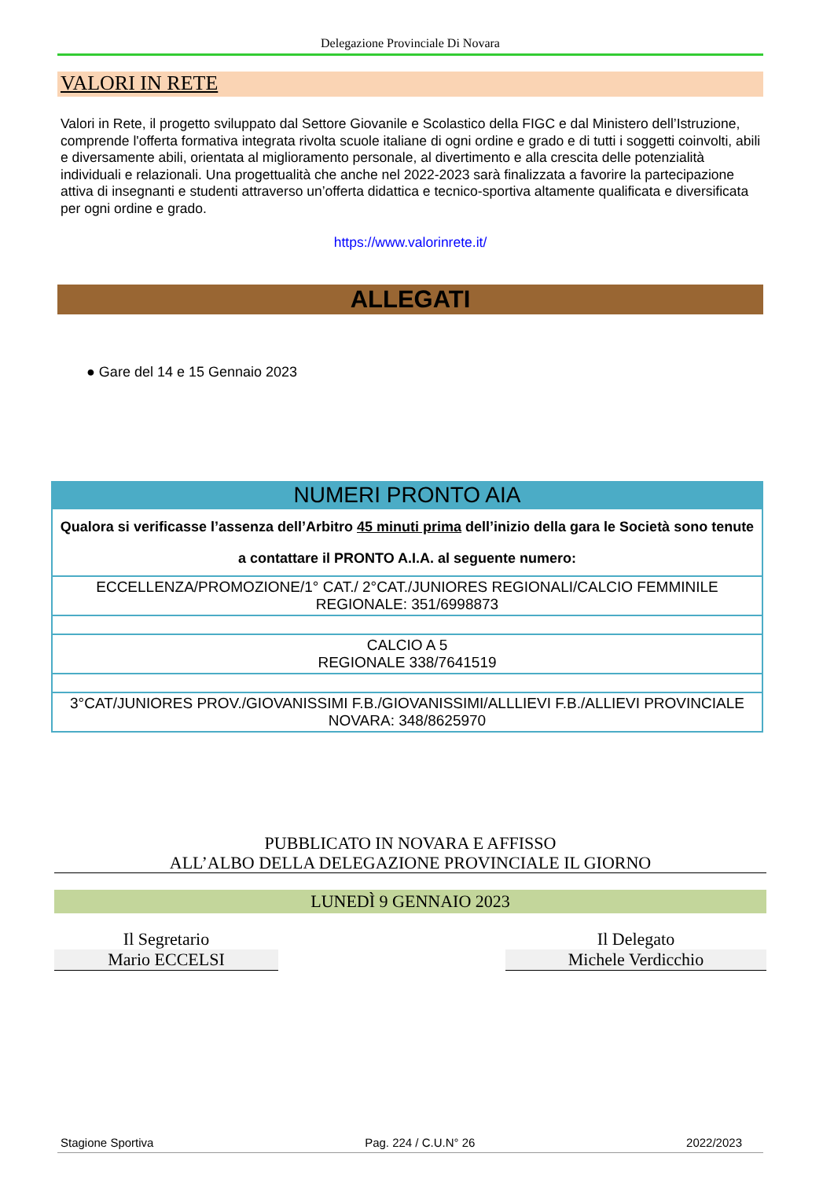Delegazione Provinciale Di Novara
VALORI IN RETE
Valori in Rete, il progetto sviluppato dal Settore Giovanile e Scolastico della FIGC e dal Ministero dell’Istruzione, comprende l'offerta formativa integrata rivolta scuole italiane di ogni ordine e grado e di tutti i soggetti coinvolti, abili e diversamente abili, orientata al miglioramento personale, al divertimento e alla crescita delle potenzialità individuali e relazionali. Una progettualità che anche nel 2022-2023 sarà finalizzata a favorire la partecipazione attiva di insegnanti e studenti attraverso un’offerta didattica e tecnico-sportiva altamente qualificata e diversificata per ogni ordine e grado.
https://www.valorinrete.it/
ALLEGATI
● Gare del 14 e 15 Gennaio 2023
| NUMERI PRONTO AIA |
| --- |
| Qualora si verificasse l’assenza dell’Arbitro 45 minuti prima dell’inizio della gara le Società sono tenute a contattare il PRONTO A.I.A. al seguente numero: |
| ECCELLENZA/PROMOZIONE/1° CAT./ 2°CAT./JUNIORES REGIONALI/CALCIO FEMMINILE REGIONALE: 351/6998873 |
| CALCIO A 5 REGIONALE 338/7641519 |
| 3°CAT/JUNIORES PROV./GIOVANISSIMI F.B./GIOVANISSIMI/ALLLIEVI F.B./ALLIEVI PROVINCIALE NOVARA: 348/8625970 |
PUBBLICATO IN NOVARA E AFFISSO
ALL’ALBO DELLA DELEGAZIONE PROVINCIALE IL GIORNO
LUNEDÌ 9 GENNAIO 2023
Il Segretario
Mario ECCELSI
Il Delegato
Michele Verdicchio
Stagione Sportiva Pag. 224 / C.U.N° 26 2022/2023